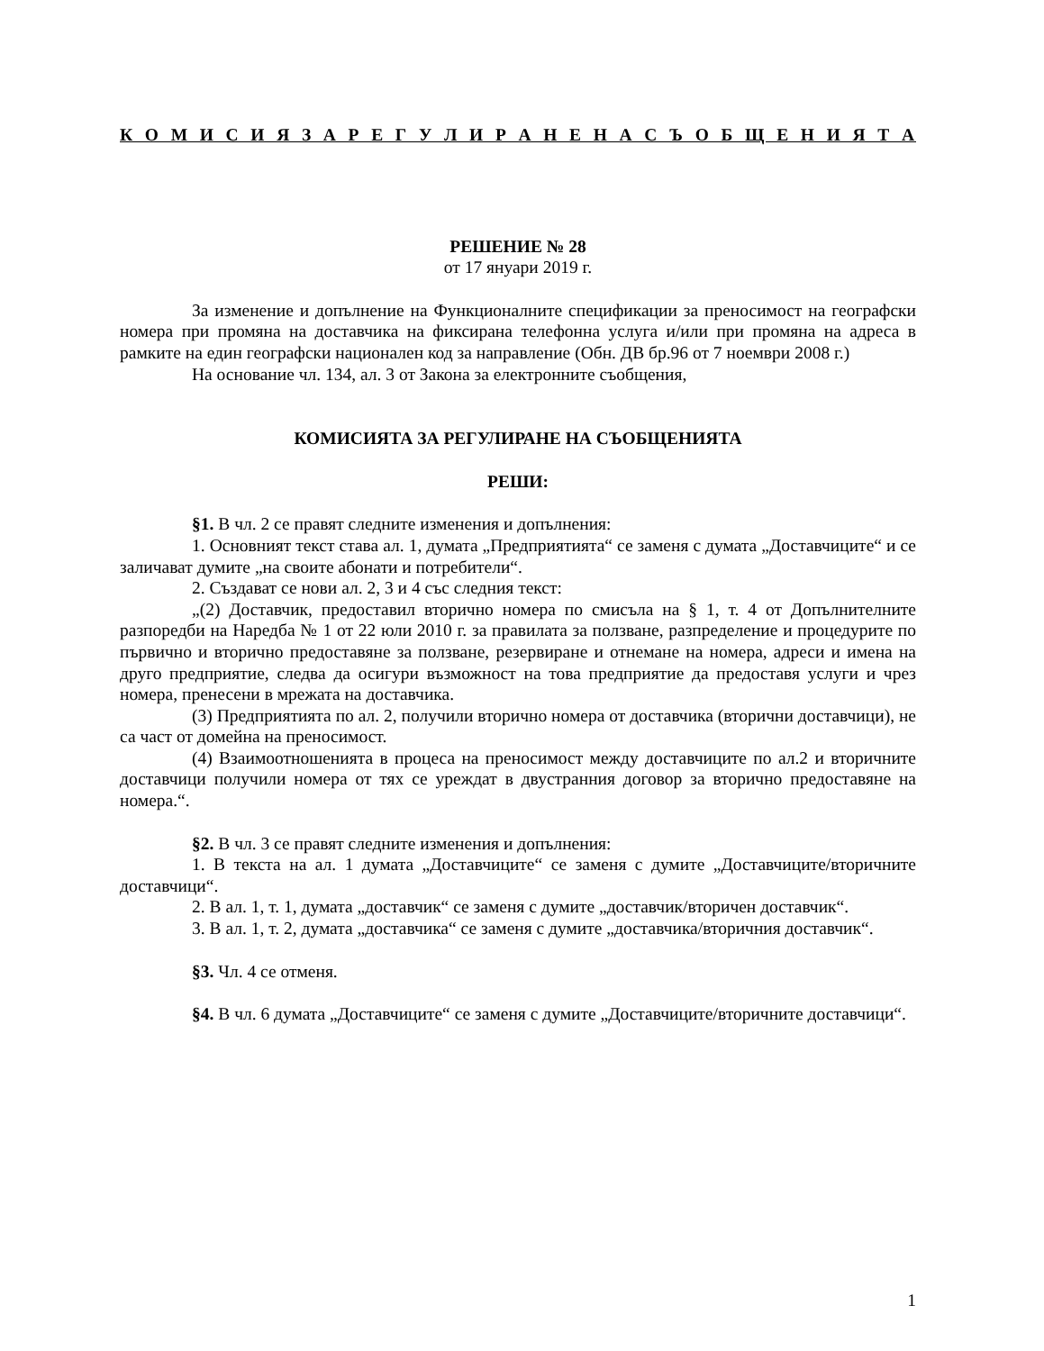К О М И С И Я З А Р Е Г У Л И Р А Н Е Н А С Ъ О Б Щ Е Н И Я Т А
РЕШЕНИЕ № 28
от 17 януари 2019 г.
За изменение и допълнение на Функционалните спецификации за преносимост на географски номера при промяна на доставчика на фиксирана телефонна услуга и/или при промяна на адреса в рамките на един географски национален код за направление (Обн. ДВ бр.96 от 7 ноември 2008 г.)
На основание чл. 134, ал. 3 от Закона за електронните съобщения,
КОМИСИЯТА ЗА РЕГУЛИРАНЕ НА СЪОБЩЕНИЯТА
РЕШИ:
§1. В чл. 2 се правят следните изменения и допълнения:
1. Основният текст става ал. 1, думата „Предприятията“ се заменя с думата „Доставчиците“ и се заличават думите „на своите абонати и потребители“.
2. Създават се нови ал. 2, 3 и 4 със следния текст:
„(2) Доставчик, предоставил вторично номера по смисъла на § 1, т. 4 от Допълнителните разпоредби на Наредба № 1 от 22 юли 2010 г. за правилата за ползване, разпределение и процедурите по първично и вторично предоставяне за ползване, резервиране и отнемане на номера, адреси и имена на друго предприятие, следва да осигури възможност на това предприятие да предоставя услуги и чрез номера, пренесени в мрежата на доставчика.
(3) Предприятията по ал. 2, получили вторично номера от доставчика (вторични доставчици), не са част от домейна на преносимост.
(4) Взаимоотношенията в процеса на преносимост между доставчиците по ал.2 и вторичните доставчици получили номера от тях се уреждат в двустранния договор за вторично предоставяне на номера.“.
§2. В чл. 3 се правят следните изменения и допълнения:
1. В текста на ал. 1 думата „Доставчиците“ се заменя с думите „Доставчиците/вторичните доставчици“.
2. В ал. 1, т. 1, думата „доставчик“ се заменя с думите „доставчик/вторичен доставчик“.
3. В ал. 1, т. 2, думата „доставчика“ се заменя с думите „доставчика/вторичния доставчик“.
§3. Чл. 4 се отменя.
§4. В чл. 6 думата „Доставчиците“ се заменя с думите „Доставчиците/вторичните доставчици“.
1